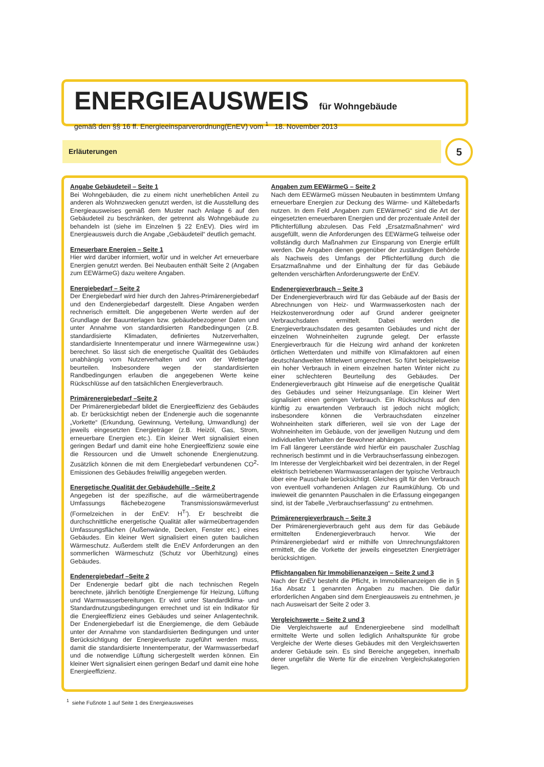ENERGIEAUSWEIS für Wohngebäude
gemäß den §§ 16 ff. Energieeinsparverordnung(EnEV) vom <sup>1</sup> 18. November 2013
Erläuterungen 5
Angabe Gebäudeteil – Seite 1
Bei Wohngebäuden, die zu einem nicht unerheblichen Anteil zu anderen als Wohnzwecken genutzt werden, ist die Ausstellung des Energieausweises gemäß dem Muster nach Anlage 6 auf den Gebäudeteil zu beschränken, der getrennt als Wohngebäude zu behandeln ist (siehe im Einzelnen § 22 EnEV). Dies wird im Energieausweis durch die Angabe „Gebäudeteil“ deutlich gemacht.
Erneuerbare Energien – Seite 1
Hier wird darüber informiert, wofür und in welcher Art erneuerbare Energien genutzt werden. Bei Neubauten enthält Seite 2 (Angaben zum EEWärmeG) dazu weitere Angaben.
Energiebedarf – Seite 2
Der Energiebedarf wird hier durch den Jahres-Primärenergiebedarf und den Endenergiebedarf dargestellt. Diese Angaben werden rechnerisch ermittelt. Die angegebenen Werte werden auf der Grundlage der Bauunterlagen bzw. gebäudebezogener Daten und unter Annahme von standardisierten Randbedingungen (z.B. standardisierte Klimadaten, definiertes Nutzerverhalten, standardisierte Innentemperatur und innere Wärmegewinne usw.) berechnet. So lässt sich die energetische Qualität des Gebäudes unabhängig vom Nutzerverhalten und von der Wetterlage beurteilen. Insbesondere wegen der standardisierten Randbedingungen erlauben die angegebenen Werte keine Rückschlüsse auf den tatsächlichen Energieverbrauch.
Primärenergiebedarf –Seite 2
Der Primärenergiebedarf bildet die Energieeffizienz des Gebäudes ab. Er berücksichtigt neben der Endenergie auch die sogenannte „Vorkette“ (Erkundung, Gewinnung, Verteilung, Umwandlung) der jeweils eingesetzten Energieträger (z.B. Heizöl, Gas, Strom, erneuerbare Energien etc.). Ein kleiner Wert signalisiert einen geringen Bedarf und damit eine hohe Energieeffizienz sowie eine die Ressourcen und die Umwelt schonende Energienutzung. Zusätzlich können die mit dem Energiebedarf verbundenen CO<sup>2</sup>-Emissionen des Gebäudes freiwillig angegeben werden.
Energetische Qualität der Gebäudehülle –Seite 2
Angegeben ist der spezifische, auf die wärmeübertragende Umfassungs flächebezogene Transmissionswärmeverlust (Formelzeichen in der EnEV: H<sup>T</sup>’). Er beschreibt die durchschnittliche energetische Qualität aller wärmeübertragenden Umfassungsflächen (Außenwände, Decken, Fenster etc.) eines Gebäudes. Ein kleiner Wert signalisiert einen guten baulichen Wärmeschutz. Außerdem stellt die EnEV Anforderungen an den sommerlichen Wärmeschutz (Schutz vor Überhitzung) eines Gebäudes.
Endenergiebedarf –Seite 2
Der Endenergie bedarf gibt die nach technischen Regeln berechnete, jährlich benötigte Energiemenge für Heizung, Lüftung und Warmwasserbereitungen. Er wird unter Standardklima- und Standardnutzungsbedingungen errechnet und ist ein Indikator für die Energieeffizienz eines Gebäudes und seiner Anlagentechnik. Der Endenergiebedarf ist die Energiemenge, die dem Gebäude unter der Annahme von standardisierten Bedingungen und unter Berücksichtigung der Energieverluste zugeführt werden muss, damit die standardisierte Innentemperatur, der Warmwasserbedarf und die notwendige Lüftung sichergestellt werden können. Ein kleiner Wert signalisiert einen geringen Bedarf und damit eine hohe Energieeffizienz.
Angaben zum EEWärmeG – Seite 2
Nach dem EEWärmeG müssen Neubauten in bestimmtem Umfang erneuerbare Energien zur Deckung des Wärme- und Kältebedarfs nutzen. In dem Feld „Angaben zum EEWärmeG“ sind die Art der eingesetzten erneuerbaren Energien und der prozentuale Anteil der Pflichterfüllung abzulesen. Das Feld „Ersatzmaßnahmen“ wird ausgefüllt, wenn die Anforderungen des EEWärmeG teilweise oder vollständig durch Maßnahmen zur Einsparung von Energie erfüllt werden. Die Angaben dienen gegenüber der zuständigen Behörde als Nachweis des Umfangs der Pflichterfüllung durch die Ersatzmaßnahme und der Einhaltung der für das Gebäude geltenden verschärften Anforderungswerte der EnEV.
Endenergieverbrauch – Seite 3
Der Endenergieverbrauch wird für das Gebäude auf der Basis der Abrechnungen von Heiz- und Warmwasserkosten nach der Heizkostenverordnung oder auf Grund anderer geeigneter Verbrauchsdaten ermittelt. Dabei werden die Energieverbrauchsdaten des gesamten Gebäudes und nicht der einzelnen Wohneinheiten zugrunde gelegt. Der erfasste Energieverbrauch für die Heizung wird anhand der konkreten örtlichen Wetterdaten und mithilfe von Klimafaktoren auf einen deutschlandweiten Mittelwert umgerechnet. So führt beispielsweise ein hoher Verbrauch in einem einzelnen harten Winter nicht zu einer schlechteren Beurteilung des Gebäudes. Der Endenergieverbrauch gibt Hinweise auf die energetische Qualität des Gebäudes und seiner Heizungsanlage. Ein kleiner Wert signalisiert einen geringen Verbrauch. Ein Rückschluss auf den künftig zu erwartenden Verbrauch ist jedoch nicht möglich; insbesondere können die Verbrauchsdaten einzelner Wohneinheiten stark differieren, weil sie von der Lage der Wohneinheiten im Gebäude, von der jeweiligen Nutzung und dem individuellen Verhalten der Bewohner abhängen.
Im Fall längerer Leerstände wird hierfür ein pauschaler Zuschlag rechnerisch bestimmt und in die Verbrauchserfassung einbezogen. Im Interesse der Vergleichbarkeit wird bei dezentralen, in der Regel elektrisch betriebenen Warmwasseranlagen der typische Verbrauch über eine Pauschale berücksichtigt. Gleiches gilt für den Verbrauch von eventuell vorhandenen Anlagen zur Raumkühlung. Ob und inwieweit die genannten Pauschalen in die Erfassung eingegangen sind, ist der Tabelle „Verbrauchserfassung“ zu entnehmen.
Primärenergieverbrauch – Seite 3
Der Primärenergieverbrauch geht aus dem für das Gebäude ermittelten Endenergieverbrauch hervor. Wie der Primärenergiebedarf wird er mithilfe von Umrechnungsfaktoren ermittelt, die die Vorkette der jeweils eingesetzten Energieträger berücksichtigen.
Pflichtangaben für Immobilienanzeigen – Seite 2 und 3
Nach der EnEV besteht die Pflicht, in Immobilienanzeigen die in § 16a Absatz 1 genannten Angaben zu machen. Die dafür erforderlichen Angaben sind dem Energieausweis zu entnehmen, je nach Ausweisart der Seite 2 oder 3.
Vergleichswerte – Seite 2 und 3
Die Vergleichswerte auf Endenergieebene sind modellhaft ermittelte Werte und sollen lediglich Anhaltspunkte für grobe Vergleiche der Werte dieses Gebäudes mit den Vergleichswerten anderer Gebäude sein. Es sind Bereiche angegeben, innerhalb derer ungefähr die Werte für die einzelnen Vergleichskategorien liegen.
<sup>1</sup> siehe Fußnote 1 auf Seite 1 des Energieausweises